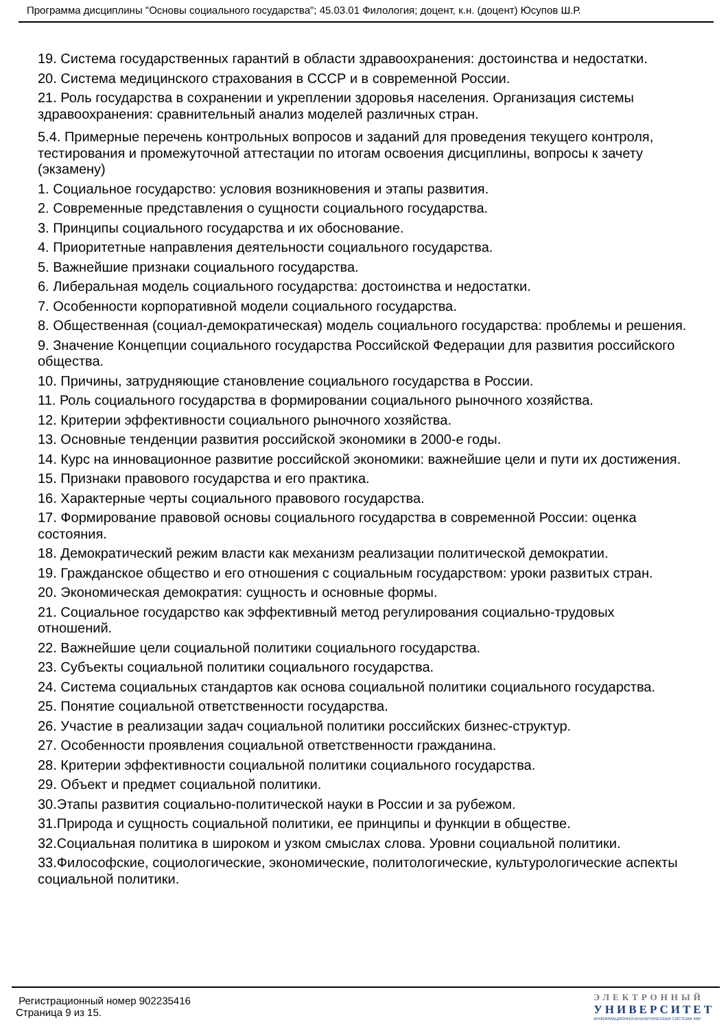Программа дисциплины "Основы социального государства"; 45.03.01 Филология; доцент, к.н. (доцент) Юсупов Ш.Р.
19. Система государственных гарантий в области здравоохранения: достоинства и недостатки.
20. Система медицинского страхования в СССР и в современной России.
21. Роль государства в сохранении и укреплении здоровья населения. Организация системы здравоохранения: сравнительный анализ моделей различных стран.
5.4. Примерные перечень контрольных вопросов и заданий для проведения текущего контроля, тестирования и промежуточной аттестации по итогам освоения дисциплины, вопросы к зачету (экзамену)
1. Социальное государство: условия возникновения и этапы развития.
2. Современные представления о сущности социального государства.
3. Принципы социального государства и их обоснование.
4. Приоритетные направления деятельности социального государства.
5. Важнейшие признаки социального государства.
6. Либеральная модель социального государства: достоинства и недостатки.
7. Особенности корпоративной модели социального государства.
8. Общественная (социал-демократическая) модель социального государства: проблемы и решения.
9. Значение Концепции социального государства Российской Федерации для развития российского общества.
10. Причины, затрудняющие становление социального государства в России.
11. Роль социального государства в формировании социального рыночного хозяйства.
12. Критерии эффективности социального рыночного хозяйства.
13. Основные тенденции развития российской экономики в 2000-е годы.
14. Курс на инновационное развитие российской экономики: важнейшие цели и пути их достижения.
15. Признаки правового государства и его практика.
16. Характерные черты социального правового государства.
17. Формирование правовой основы социального государства в современной России: оценка состояния.
18. Демократический режим власти как механизм реализации политической демократии.
19. Гражданское общество и его отношения с социальным государством: уроки развитых стран.
20. Экономическая демократия: сущность и основные формы.
21. Социальное государство как эффективный метод регулирования социально-трудовых отношений.
22. Важнейшие цели социальной политики социального государства.
23. Субъекты социальной политики социального государства.
24. Система социальных стандартов как основа социальной политики социального государства.
25. Понятие социальной ответственности государства.
26. Участие в реализации задач социальной политики российских бизнес-структур.
27. Особенности проявления социальной ответственности гражданина.
28. Критерии эффективности социальной политики социального государства.
29. Объект и предмет социальной политики.
30.Этапы развития социально-политической науки в России и за рубежом.
31.Природа и сущность социальной политики, ее принципы и функции в обществе.
32.Социальная политика в широком и узком смыслах слова. Уровни социальной политики.
33.Философские, социологические, экономические, политологические, культурологические аспекты социальной политики.
Регистрационный номер 902235416
Страница 9 из 15.
ЭЛЕКТРОННЫЙ
УНИВЕРСИТЕТ
ИНФОРМАЦИОННО-АНАЛИТИЧЕСКАЯ СИСТЕМА КФУ